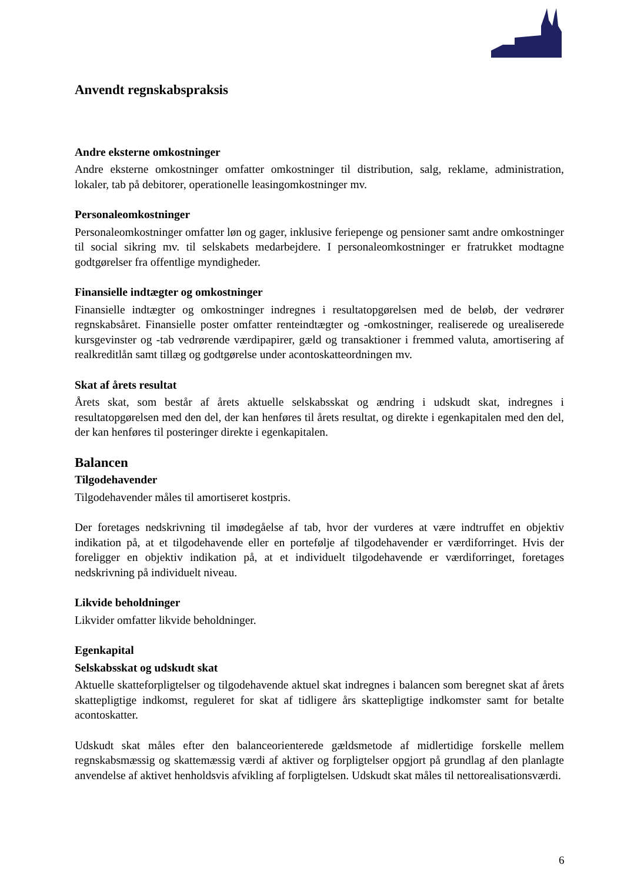Anvendt regnskabspraksis
Andre eksterne omkostninger
Andre eksterne omkostninger omfatter omkostninger til distribution, salg, reklame, administration, lokaler, tab på debitorer, operationelle leasingomkostninger mv.
Personaleomkostninger
Personaleomkostninger omfatter løn og gager, inklusive feriepenge og pensioner samt andre omkostninger til social sikring mv. til selskabets medarbejdere. I personaleomkostninger er fratrukket modtagne godtgørelser fra offentlige myndigheder.
Finansielle indtægter og omkostninger
Finansielle indtægter og omkostninger indregnes i resultatopgørelsen med de beløb, der vedrører regnskabsåret. Finansielle poster omfatter renteindtægter og -omkostninger, realiserede og urealiserede kursgevinster og -tab vedrørende værdipapirer, gæld og transaktioner i fremmed valuta, amortisering af realkreditlån samt tillæg og godtgørelse under acontoskatteordningen mv.
Skat af årets resultat
Årets skat, som består af årets aktuelle selskabsskat og ændring i udskudt skat, indregnes i resultatopgørelsen med den del, der kan henføres til årets resultat, og direkte i egenkapitalen med den del, der kan henføres til posteringer direkte i egenkapitalen.
Balancen
Tilgodehavender
Tilgodehavender måles til amortiseret kostpris.
Der foretages nedskrivning til imødegåelse af tab, hvor der vurderes at være indtruffet en objektiv indikation på, at et tilgodehavende eller en portefølje af tilgodehavender er værdiforringet. Hvis der foreligger en objektiv indikation på, at et individuelt tilgodehavende er værdiforringet, foretages nedskrivning på individuelt niveau.
Likvide beholdninger
Likvider omfatter likvide beholdninger.
Egenkapital
Selskabsskat og udskudt skat
Aktuelle skatteforpligtelser og tilgodehavende aktuel skat indregnes i balancen som beregnet skat af årets skattepligtige indkomst, reguleret for skat af tidligere års skattepligtige indkomster samt for betalte acontoskatter.
Udskudt skat måles efter den balanceorienterede gældsmetode af midlertidige forskelle mellem regnskabsmæssig og skattemæssig værdi af aktiver og forpligtelser opgjort på grundlag af den planlagte anvendelse af aktivet henholdsvis afvikling af forpligtelsen. Udskudt skat måles til nettorealisationsværdi.
6